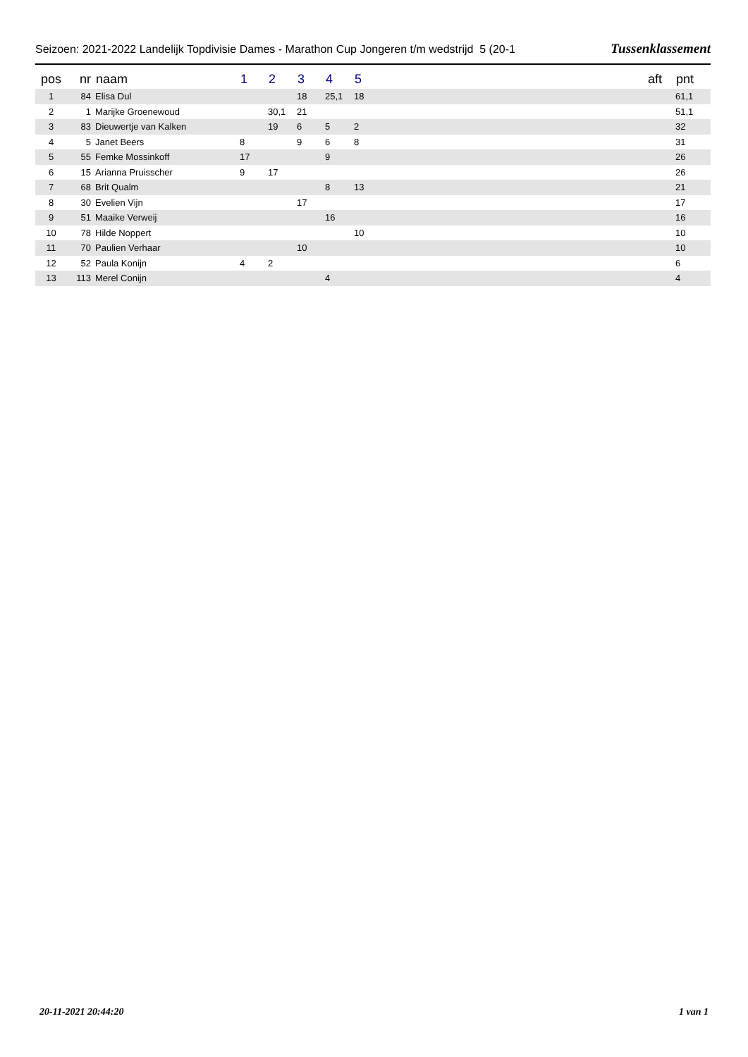Seizoen: 2021-2022 Landelijk Topdivisie Dames - Marathon Cup Jongeren t/m wedstrijd 5 (20-1 Tussenklassement
| pos | nr | naam | 1 | 2 | 3 | 4 | 5 | | aft | pnt |
| --- | --- | --- | --- | --- | --- | --- | --- | --- | --- | --- |
| 1 | 84 | Elisa Dul | | | 18 | 25,1 | 18 | | | 61,1 |
| 2 | 1 | Marijke Groenewoud | | 30,1 | 21 | | | | | 51,1 |
| 3 | 83 | Dieuwertje van Kalken | | 19 | 6 | 5 | 2 | | | 32 |
| 4 | 5 | Janet Beers | 8 | | 9 | 6 | 8 | | | 31 |
| 5 | 55 | Femke Mossinkoff | 17 | | | 9 | | | | 26 |
| 6 | 15 | Arianna Pruisscher | 9 | 17 | | | | | | 26 |
| 7 | 68 | Brit Qualm | | | | 8 | 13 | | | 21 |
| 8 | 30 | Evelien Vijn | | | 17 | | | | | 17 |
| 9 | 51 | Maaike Verweij | | | | 16 | | | | 16 |
| 10 | 78 | Hilde Noppert | | | | | 10 | | | 10 |
| 11 | 70 | Paulien Verhaar | | | 10 | | | | | 10 |
| 12 | 52 | Paula Konijn | 4 | 2 | | | | | | 6 |
| 13 | 113 | Merel Conijn | | | | 4 | | | | 4 |
20-11-2021 20:44:20 1 van 1